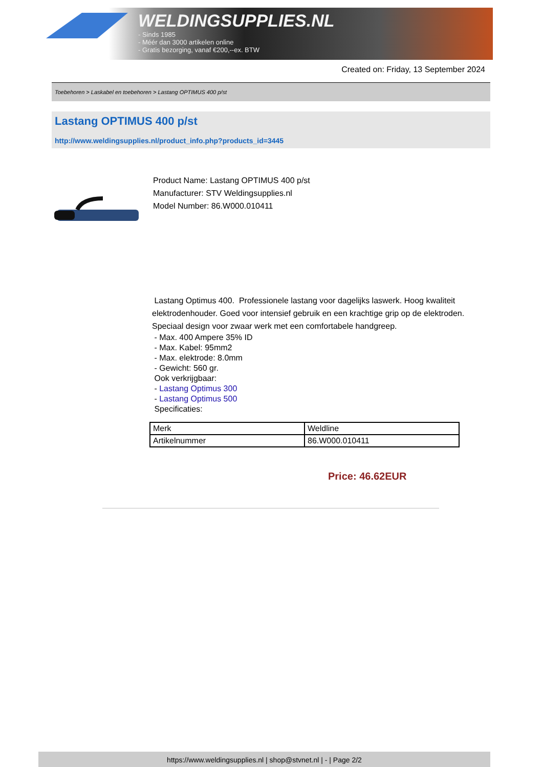WELDINGSUPPLIES.NL
- Sinds 1985
- Méér dan 3000 artikelen online
- Gratis bezorging, vanaf €200,--ex. BTW
Created on: Friday, 13 September 2024
Toebehoren > Laskabel en toebehoren > Lastang OPTIMUS 400 p/st
Lastang OPTIMUS 400 p/st
http://www.weldingsupplies.nl/product_info.php?products_id=3445
Product Name: Lastang OPTIMUS 400 p/st
Manufacturer: STV Weldingsupplies.nl
Model Number: 86.W000.010411
Lastang Optimus 400. Professionele lastang voor dagelijks laswerk. Hoog kwaliteit elektrodenhouder. Goed voor intensief gebruik en een krachtige grip op de elektroden. Speciaal design voor zwaar werk met een comfortabele handgreep.
- Max. 400 Ampere 35% ID
- Max. Kabel: 95mm2
- Max. elektrode: 8.0mm
- Gewicht: 560 gr.
Ook verkrijgbaar:
- Lastang Optimus 300
- Lastang Optimus 500
Specificaties:
| Merk | Weldline |
| Artikelnummer | 86.W000.010411 |
Price: 46.62EUR
https://www.weldingsupplies.nl | shop@stvnet.nl | - | Page 2/2